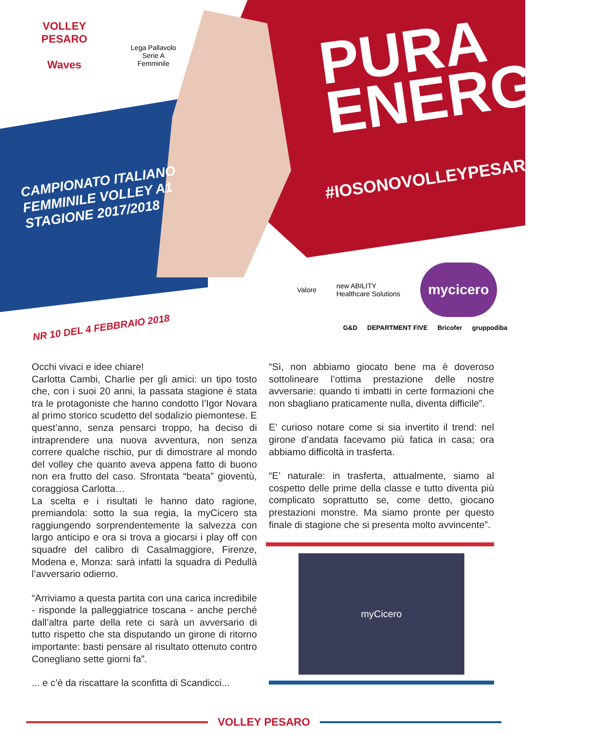VOLLEY PESARO
Waves
Lega Pallavolo
Serie A Femminile
PURA
ENERGIA
#IOSONOVOLLEYPESARO
CAMPIONATO ITALIANO
FEMMINILE VOLLEY A1
STAGIONE 2017/2018
Valore new ABILITY
Healthcare Solutions
mycicero
NR 10 DEL 4 FEBBRAIO 2018
G&D DEPARTMENT FIVE Bricofer gruppodiba
Occhi vivaci e idee chiare!
Carlotta Cambi, Charlie per gli amici: un tipo tosto che, con i suoi 20 anni, la passata stagione è stata tra le protagoniste che hanno condotto l’Igor Novara al primo storico scudetto del sodalizio piemontese. E quest’anno, senza pensarci troppo, ha deciso di intraprendere una nuova avventura, non senza correre qualche rischio, pur di dimostrare al mondo del volley che quanto aveva appena fatto di buono non era frutto del caso. Sfrontata “beata” gioventù, coraggiosa Carlotta…
La scelta e i risultati le hanno dato ragione, premiandola: sotto la sua regia, la myCicero sta raggiungendo sorprendentemente la salvezza con largo anticipo e ora si trova a giocarsi i play off con squadre del calibro di Casalmaggiore, Firenze, Modena e, Monza: sarà infatti la squadra di Pedullà l’avversario odierno.
“Arriviamo a questa partita con una carica incredibile - risponde la palleggiatrice toscana - anche perché dall’altra parte della rete ci sarà un avversario di tutto rispetto che sta disputando un girone di ritorno importante: basti pensare al risultato ottenuto contro Conegliano sette giorni fa”.
... e c’è da riscattare la sconfitta di Scandicci...
“Sì, non abbiamo giocato bene ma è doveroso sottolineare l’ottima prestazione delle nostre avversarie: quando ti imbatti in certe formazioni che non sbagliano praticamente nulla, diventa difficile”.
E’ curioso notare come si sia invertito il trend: nel girone d’andata facevamo più fatica in casa; ora abbiamo difficoltà in trasferta.
“E’ naturale: in trasferta, attualmente, siamo al cospetto delle prime della classe e tutto diventa più complicato soprattutto se, come detto, giocano prestazioni monstre. Ma siamo pronte per questo finale di stagione che si presenta molto avvincente”.
myCicero
VOLLEY PESARO